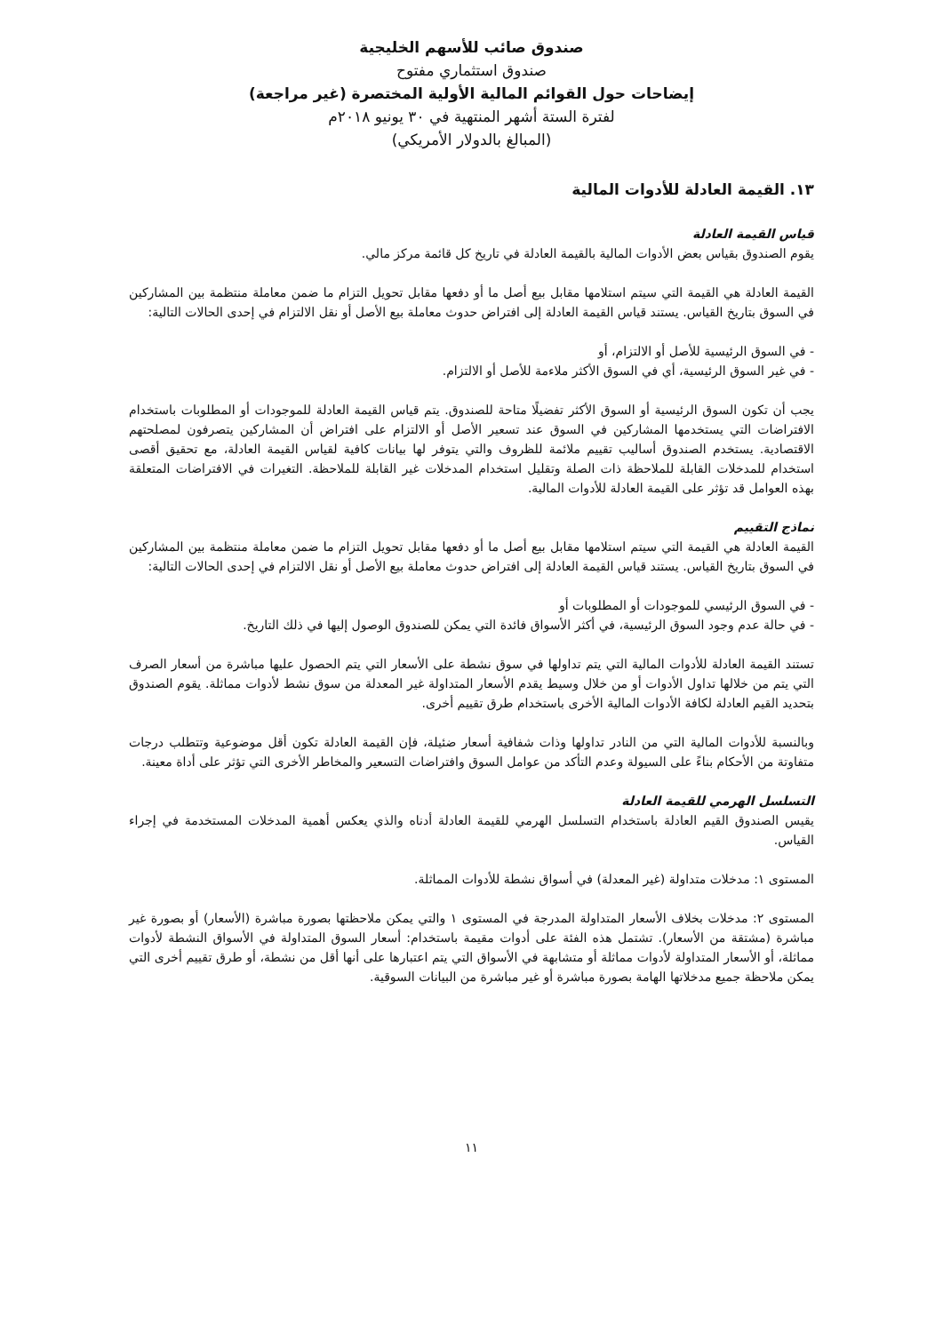صندوق صائب للأسهم الخليجية
صندوق استثماري مفتوح
إيضاحات حول القوائم المالية الأولية المختصرة (غير مراجعة)
لفترة الستة أشهر المنتهية في ٣٠ يونيو ٢٠١٨م
(المبالغ بالدولار الأمريكي)
١٣. القيمة العادلة للأدوات المالية
قياس القيمة العادلة
يقوم الصندوق بقياس بعض الأدوات المالية بالقيمة العادلة في تاريخ كل قائمة مركز مالي.
القيمة العادلة هي القيمة التي سيتم استلامها مقابل بيع أصل ما أو دفعها مقابل تحويل التزام ما ضمن معاملة منتظمة بين المشاركين في السوق بتاريخ القياس. يستند قياس القيمة العادلة إلى افتراض حدوث معاملة بيع الأصل أو نقل الالتزام في إحدى الحالات التالية:
- في السوق الرئيسية للأصل أو الالتزام، أو
- في غير السوق الرئيسية، أي في السوق الأكثر ملاءمة للأصل أو الالتزام.
يجب أن تكون السوق الرئيسية أو السوق الأكثر تفضيلًا متاحة للصندوق. يتم قياس القيمة العادلة للموجودات أو المطلوبات باستخدام الافتراضات التي يستخدمها المشاركين في السوق عند تسعير الأصل أو الالتزام على افتراض أن المشاركين يتصرفون لمصلحتهم الاقتصادية. يستخدم الصندوق أساليب تقييم ملائمة للظروف والتي يتوفر لها بيانات كافية لقياس القيمة العادلة، مع تحقيق أقصى استخدام للمدخلات القابلة للملاحظة ذات الصلة وتقليل استخدام المدخلات غير القابلة للملاحظة. التغيرات في الافتراضات المتعلقة بهذه العوامل قد تؤثر على القيمة العادلة للأدوات المالية.
نماذج التقييم
القيمة العادلة هي القيمة التي سيتم استلامها مقابل بيع أصل ما أو دفعها مقابل تحويل التزام ما ضمن معاملة منتظمة بين المشاركين في السوق بتاريخ القياس. يستند قياس القيمة العادلة إلى افتراض حدوث معاملة بيع الأصل أو نقل الالتزام في إحدى الحالات التالية:
- في السوق الرئيسي للموجودات أو المطلوبات أو
- في حالة عدم وجود السوق الرئيسية، في أكثر الأسواق فائدة التي يمكن للصندوق الوصول إليها في ذلك التاريخ.
تستند القيمة العادلة للأدوات المالية التي يتم تداولها في سوق نشطة على الأسعار التي يتم الحصول عليها مباشرة من أسعار الصرف التي يتم من خلالها تداول الأدوات أو من خلال وسيط يقدم الأسعار المتداولة غير المعدلة من سوق نشط لأدوات مماثلة. يقوم الصندوق بتحديد القيم العادلة لكافة الأدوات المالية الأخرى باستخدام طرق تقييم أخرى.
وبالنسبة للأدوات المالية التي من النادر تداولها وذات شفافية أسعار ضئيلة، فإن القيمة العادلة تكون أقل موضوعية وتتطلب درجات متفاوتة من الأحكام بناءً على السيولة وعدم التأكد من عوامل السوق وافتراضات التسعير والمخاطر الأخرى التي تؤثر على أداة معينة.
التسلسل الهرمي للقيمة العادلة
يقيس الصندوق القيم العادلة باستخدام التسلسل الهرمي للقيمة العادلة أدناه والذي يعكس أهمية المدخلات المستخدمة في إجراء القياس.
المستوى ١: مدخلات متداولة (غير المعدلة) في أسواق نشطة للأدوات المماثلة.
المستوى ٢: مدخلات بخلاف الأسعار المتداولة المدرجة في المستوى ١ والتي يمكن ملاحظتها بصورة مباشرة (الأسعار) أو بصورة غير مباشرة (مشتقة من الأسعار). تشتمل هذه الفئة على أدوات مقيمة باستخدام: أسعار السوق المتداولة في الأسواق النشطة لأدوات مماثلة، أو الأسعار المتداولة لأدوات مماثلة أو متشابهة في الأسواق التي يتم اعتبارها على أنها أقل من نشطة، أو طرق تقييم أخرى التي يمكن ملاحظة جميع مدخلاتها الهامة بصورة مباشرة أو غير مباشرة من البيانات السوقية.
١١